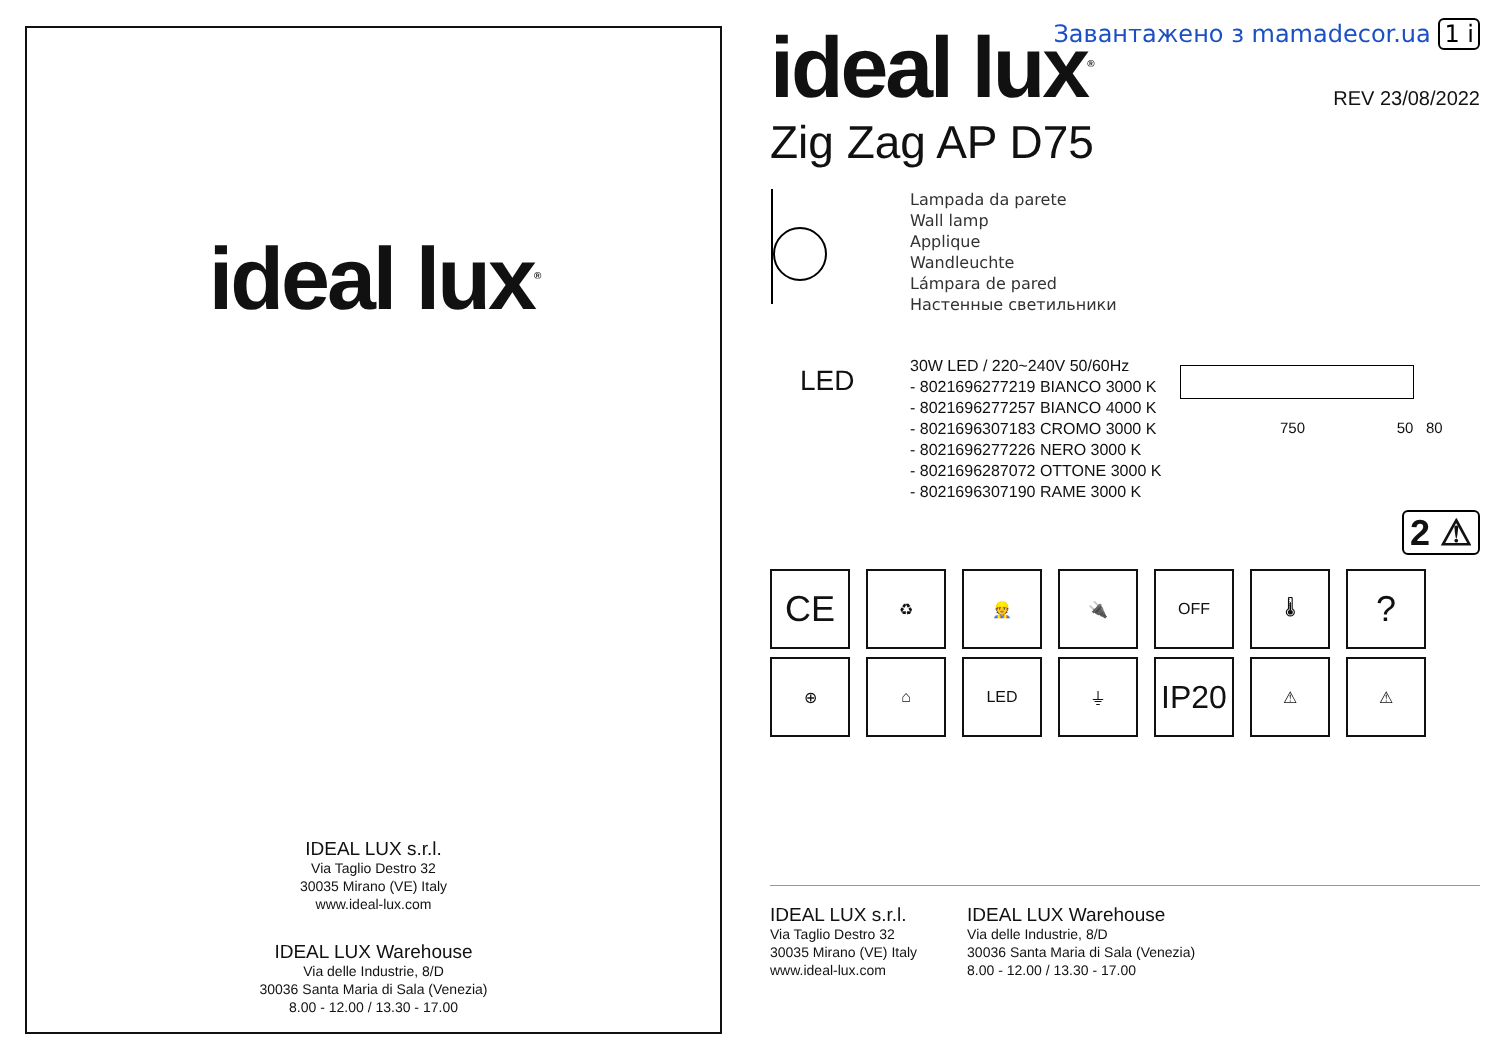ideal lux<sup>®</sup>
IDEAL LUX s.r.l.
Via Taglio Destro 32
30035 Mirano (VE) Italy
www.ideal-lux.com
IDEAL LUX Warehouse
Via delle Industrie, 8/D
30036 Santa Maria di Sala (Venezia)
8.00 - 12.00 / 13.30 - 17.00
Завантажено з mamadecor.ua 1 i
ideal lux<sup>®</sup>
REV 23/08/2022
Zig Zag AP D75
Lampada da parete
Wall lamp
Applique
Wandleuchte
Lámpara de pared
Настенные светильники
LED
30W LED / 220~240V 50/60Hz
- 8021696277219 BIANCO 3000 K
- 8021696277257 BIANCO 4000 K
- 8021696307183 CROMO 3000 K
- 8021696277226 NERO 3000 K
- 8021696287072 OTTONE 3000 K
- 8021696307190 RAME 3000 K
750 50 80
2 ⚠
CE
♻ 👷 🔌 OFF 🌡
?
⊕ ⌂ LED ⏚
IP20
⚠ ⚠
IDEAL LUX s.r.l.
Via Taglio Destro 32
30035 Mirano (VE) Italy
www.ideal-lux.com
IDEAL LUX Warehouse
Via delle Industrie, 8/D
30036 Santa Maria di Sala (Venezia)
8.00 - 12.00 / 13.30 - 17.00